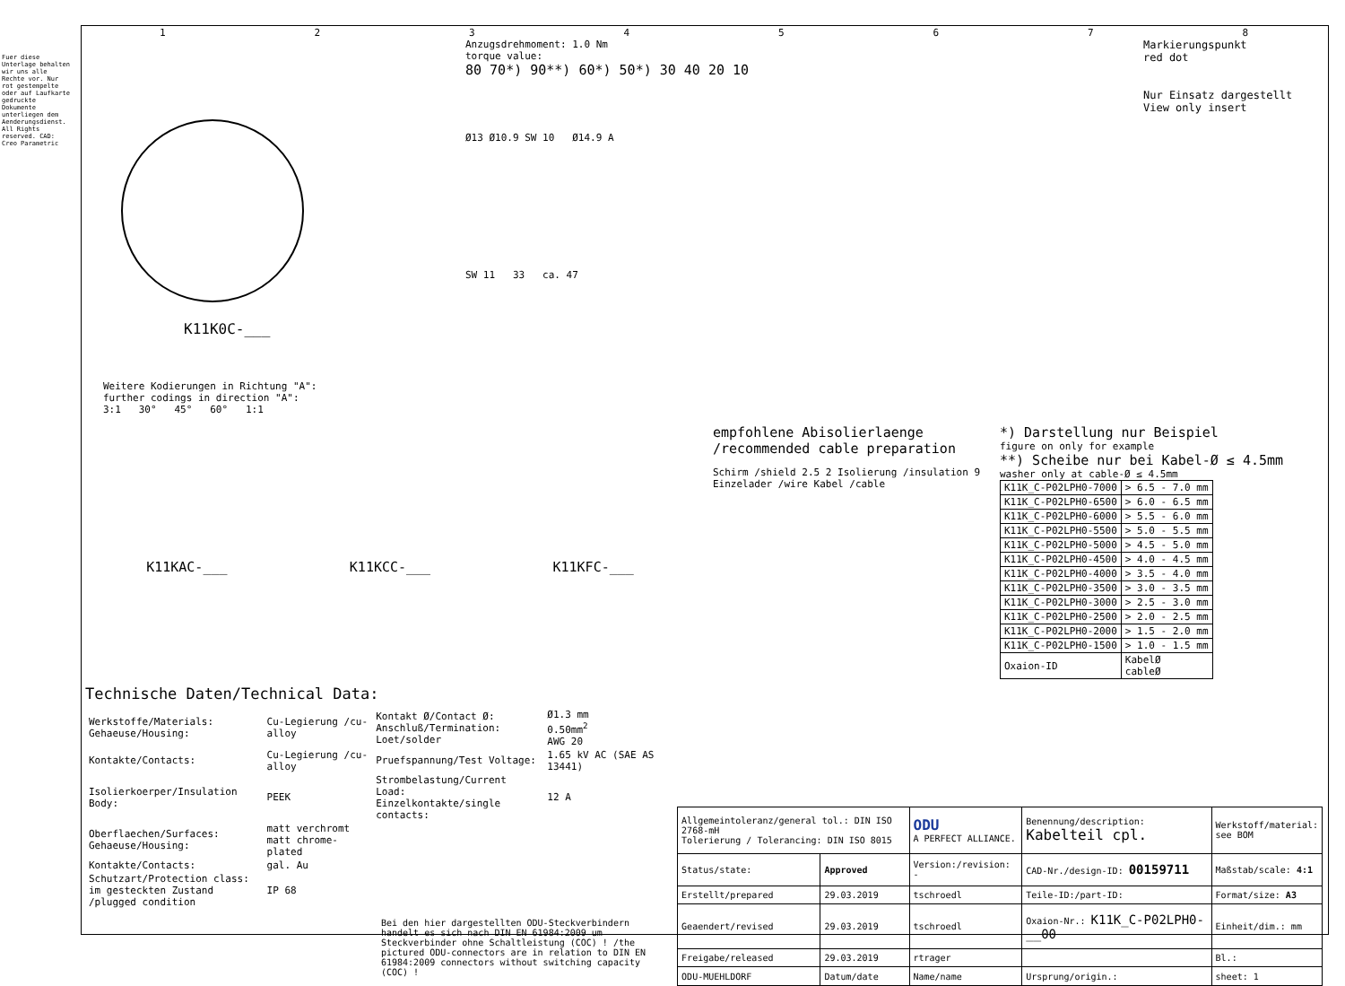Fuer diese Unterlage behalten wir uns alle Rechte vor. Nur rot gestempelte oder auf Laufkarte gedruckte Dokumente unterliegen dem Aenderungsdienst. All Rights reserved. CAD: Creo Parametric
12345678
K11K0C-___
Anzugsdrehmoment: 1.0 Nm
torque value:
80 70*) 90**) 60*) 50*) 30 40 20 10
Ø13 Ø10.9 SW 10 Ø14.9 A
SW 11 33 ca. 47
Markierungspunkt
red dot
Nur Einsatz dargestellt
View only insert
Weitere Kodierungen in Richtung "A":
further codings in direction "A":
3:1 30° 45° 60° 1:1
K11KAC-___ K11KCC-___ K11KFC-___
empfohlene Abisolierlaenge
/recommended cable preparation
Schirm /shield 2.5 2 Isolierung /insulation 9 Einzelader /wire Kabel /cable
*) Darstellung nur Beispiel
figure on only for example
**) Scheibe nur bei Kabel-Ø ≤ 4.5mm
washer only at cable-Ø ≤ 4.5mm
| K11K_C-P02LPH0-7000 | > 6.5 - 7.0 mm |
| K11K_C-P02LPH0-6500 | > 6.0 - 6.5 mm |
| K11K_C-P02LPH0-6000 | > 5.5 - 6.0 mm |
| K11K_C-P02LPH0-5500 | > 5.0 - 5.5 mm |
| K11K_C-P02LPH0-5000 | > 4.5 - 5.0 mm |
| K11K_C-P02LPH0-4500 | > 4.0 - 4.5 mm |
| K11K_C-P02LPH0-4000 | > 3.5 - 4.0 mm |
| K11K_C-P02LPH0-3500 | > 3.0 - 3.5 mm |
| K11K_C-P02LPH0-3000 | > 2.5 - 3.0 mm |
| K11K_C-P02LPH0-2500 | > 2.0 - 2.5 mm |
| K11K_C-P02LPH0-2000 | > 1.5 - 2.0 mm |
| K11K_C-P02LPH0-1500 | > 1.0 - 1.5 mm |
| Oxaion-ID | KabelØ cableØ |
Technische Daten/Technical Data:
| Werkstoffe/Materials: Gehaeuse/Housing: | Cu-Legierung /cu-alloy | Kontakt Ø/Contact Ø: Anschluß/Termination: Loet/solder | Ø1.3 mm 0.50mm<sup>2</sup> AWG 20 |
| Kontakte/Contacts: | Cu-Legierung /cu-alloy | Pruefspannung/Test Voltage: | 1.65 kV AC (SAE AS 13441) |
| Isolierkoerper/Insulation Body: | PEEK | Strombelastung/Current Load: Einzelkontakte/single contacts: | 12 A |
| Oberflaechen/Surfaces: Gehaeuse/Housing: | matt verchromt matt chrome-plated | | |
| Kontakte/Contacts: | gal. Au | | |
| Schutzart/Protection class: im gesteckten Zustand /plugged condition | IP 68 | | |
Bei den hier dargestellten ODU-Steckverbindern handelt es sich nach DIN EN 61984:2009 um Steckverbinder ohne Schaltleistung (COC) ! /the pictured ODU-connectors are in relation to DIN EN 61984:2009 connectors without switching capacity (COC) !
| Allgemeintoleranz/general tol.: DIN ISO 2768-mH Tolerierung / Tolerancing: DIN ISO 8015 | | ODU A PERFECT ALLIANCE. | Benennung/description: Kabelteil cpl. | Werkstoff/material: see BOM |
| Status/state: | Approved | Version:/revision: - | CAD-Nr./design-ID: 00159711 | Maßstab/scale: 4:1 |
| Erstellt/prepared | 29.03.2019 | tschroedl | Teile-ID:/part-ID: | Format/size: A3 |
| Geaendert/revised | 29.03.2019 | tschroedl | Oxaion-Nr.: K11K_C-P02LPH0-__00 | Einheit/dim.: mm |
| Freigabe/released | 29.03.2019 | rtrager | | Bl.: |
| ODU-MUEHLDORF | Datum/date | Name/name | Ursprung/origin.: | sheet: 1 |